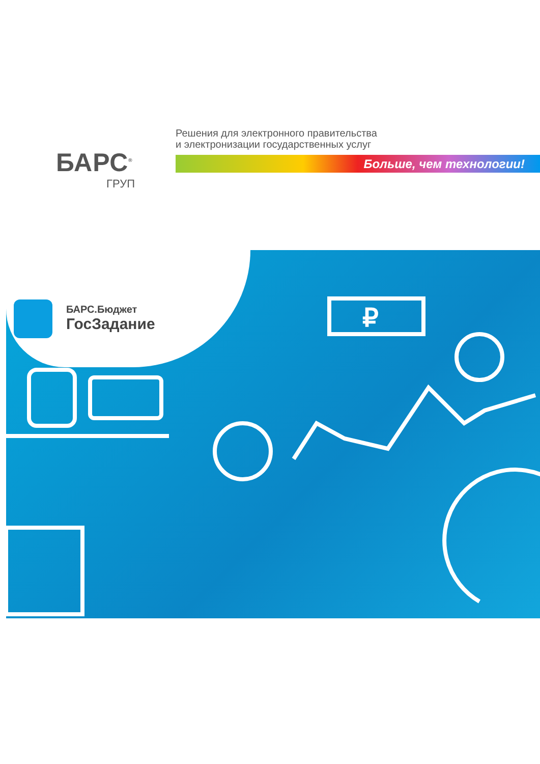БАРС<sup>®</sup>
ГРУП
Решения для электронного правительства
и электронизации государственных услуг
Больше, чем технологии!
БАРС.Бюджет
ГосЗадание
₽